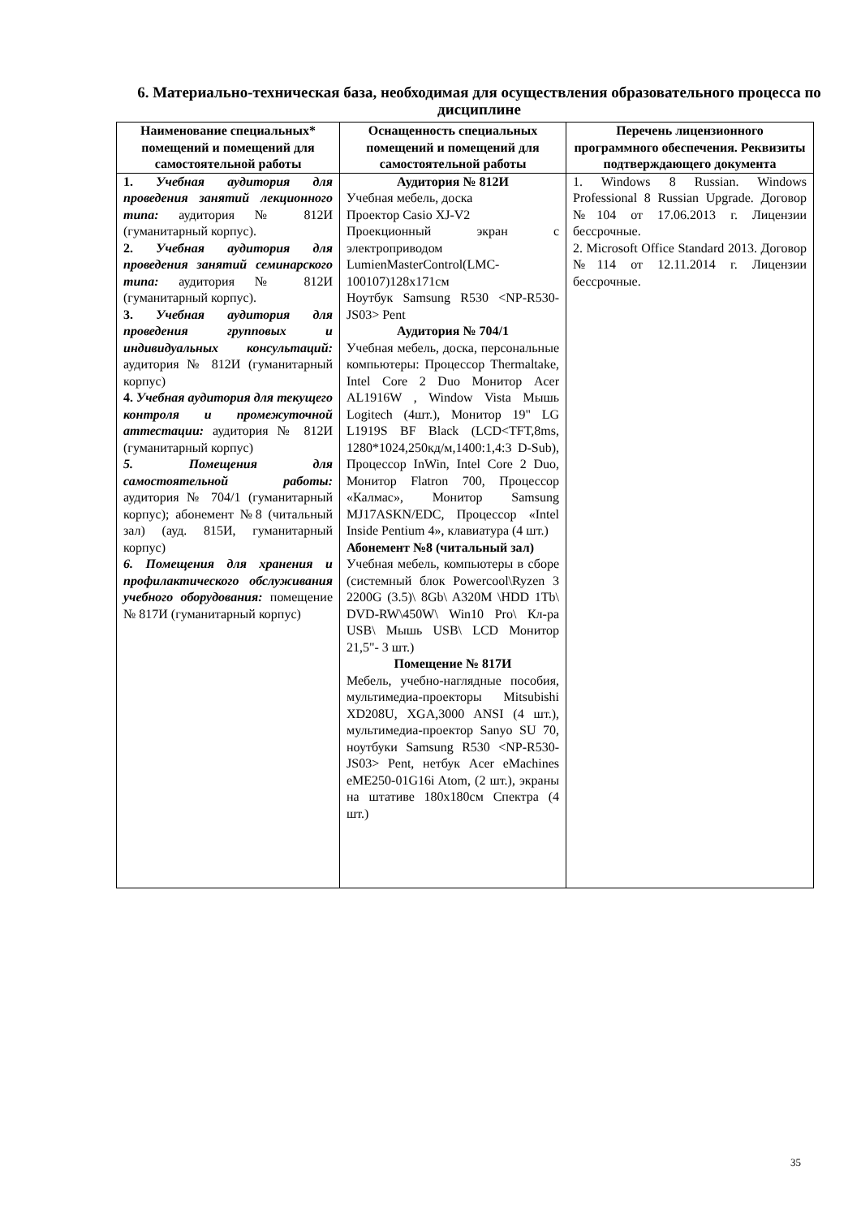6. Материально-техническая база, необходимая для осуществления образовательного процесса по дисциплине
| Наименование специальных* помещений и помещений для самостоятельной работы | Оснащенность специальных помещений и помещений для самостоятельной работы | Перечень лицензионного программного обеспечения. Реквизиты подтверждающего документа |
| --- | --- | --- |
| 1. Учебная аудитория для проведения занятий лекционного типа: аудитория № 812И (гуманитарный корпус). 2. Учебная аудитория для проведения занятий семинарского типа: аудитория № 812И (гуманитарный корпус). 3. Учебная аудитория для проведения групповых и индивидуальных консультаций: аудитория № 812И (гуманитарный корпус) 4. Учебная аудитория для текущего контроля и промежуточной аттестации: аудитория № 812И (гуманитарный корпус) 5. Помещения для самостоятельной работы: аудитория № 704/1 (гуманитарный корпус); абонемент №8 (читальный зал) (ауд. 815И, гуманитарный корпус) 6. Помещения для хранения и профилактического обслуживания учебного оборудования: помещение № 817И (гуманитарный корпус) | Аудитория № 812И Учебная мебель, доска Проектор Casio XJ-V2 Проекционный экран с электроприводом LumienMasterControl(LMC-100107)128x171см Ноутбук Samsung R530 <NP-R530-JS03> Pent Аудитория № 704/1 Учебная мебель, доска, персональные компьютеры: Процессор Thermaltake, Intel Core 2 Duo Монитор Acer AL1916W , Window Vista Мышь Logitech (4шт.), Монитор 19" LG L1919S BF Black (LCD<TFT,8ms, 1280*1024,250кд/м,1400:1,4:3 D-Sub), Процессор InWin, Intel Core 2 Duo, Монитор Flatron 700, Процессор «Калмас», Монитор Samsung MJ17ASKN/EDC, Процессор «Intel Inside Pentium 4», клавиатура (4 шт.) Абонемент №8 (читальный зал) Учебная мебель, компьютеры в сборе (системный блок Powercool\Ryzen 3 2200G (3.5)\ 8Gb\ A320M \HDD 1Tb\ DVD-RW\450W\ Win10 Pro\ Кл-ра USB\ Мышь USB\ LCD Монитор 21,5"- 3 шт.) Помещение № 817И Мебель, учебно-наглядные пособия, мультимедиа-проекторы Mitsubishi XD208U, XGA,3000 ANSI (4 шт.), мультимедиа-проектор Sanyo SU 70, ноутбуки Samsung R530 <NP-R530-JS03> Pent, нетбук Acer eMachines eME250-01G16i Atom, (2 шт.), экраны на штативе 180x180см Спектра (4 шт.) | 1. Windows 8 Russian. Windows Professional 8 Russian Upgrade. Договор №104 от 17.06.2013 г. Лицензии бессрочные. 2. Microsoft Office Standard 2013. Договор №114 от 12.11.2014 г. Лицензии бессрочные. |
35